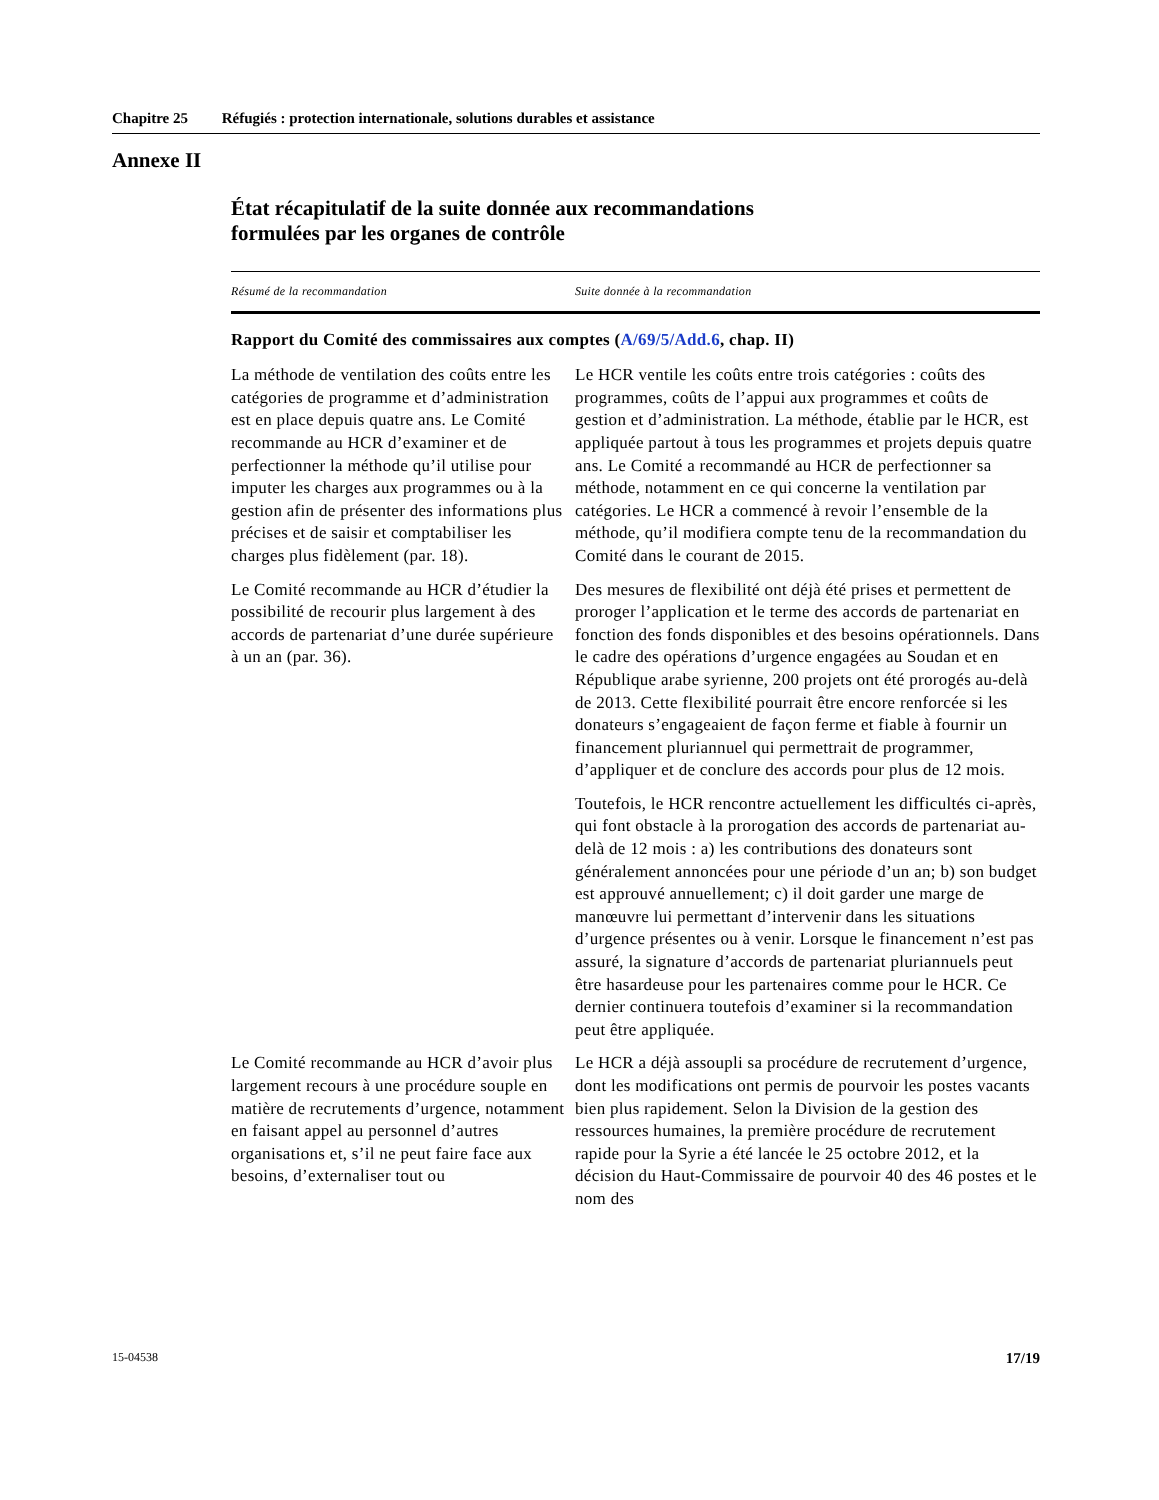Chapitre 25 Réfugiés : protection internationale, solutions durables et assistance
Annexe II
État récapitulatif de la suite donnée aux recommandations
formulées par les organes de contrôle
| Résumé de la recommandation | Suite donnée à la recommandation |
| --- | --- |
| Rapport du Comité des commissaires aux comptes ( A/69/5/Add.6 , chap. II) | |
| La méthode de ventilation des coûts entre les catégories de programme et d’administration est en place depuis quatre ans. Le Comité recommande au HCR d’examiner et de perfectionner la méthode qu’il utilise pour imputer les charges aux programmes ou à la gestion afin de présenter des informations plus précises et de saisir et comptabiliser les charges plus fidèlement (par. 18). | Le HCR ventile les coûts entre trois catégories : coûts des programmes, coûts de l’appui aux programmes et coûts de gestion et d’administration. La méthode, établie par le HCR, est appliquée partout à tous les programmes et projets depuis quatre ans. Le Comité a recommandé au HCR de perfectionner sa méthode, notamment en ce qui concerne la ventilation par catégories. Le HCR a commencé à revoir l’ensemble de la méthode, qu’il modifiera compte tenu de la recommandation du Comité dans le courant de 2015. |
| Le Comité recommande au HCR d’étudier la possibilité de recourir plus largement à des accords de partenariat d’une durée supérieure à un an (par. 36). | Des mesures de flexibilité ont déjà été prises et permettent de proroger l’application et le terme des accords de partenariat en fonction des fonds disponibles et des besoins opérationnels. Dans le cadre des opérations d’urgence engagées au Soudan et en République arabe syrienne, 200 projets ont été prorogés au-delà de 2013. Cette flexibilité pourrait être encore renforcée si les donateurs s’engageaient de façon ferme et fiable à fournir un financement pluriannuel qui permettrait de programmer, d’appliquer et de conclure des accords pour plus de 12 mois. Toutefois, le HCR rencontre actuellement les difficultés ci-après, qui font obstacle à la prorogation des accords de partenariat au-delà de 12 mois : a) les contributions des donateurs sont généralement annoncées pour une période d’un an; b) son budget est approuvé annuellement; c) il doit garder une marge de manœuvre lui permettant d’intervenir dans les situations d’urgence présentes ou à venir. Lorsque le financement n’est pas assuré, la signature d’accords de partenariat pluriannuels peut être hasardeuse pour les partenaires comme pour le HCR. Ce dernier continuera toutefois d’examiner si la recommandation peut être appliquée. |
| Le Comité recommande au HCR d’avoir plus largement recours à une procédure souple en matière de recrutements d’urgence, notamment en faisant appel au personnel d’autres organisations et, s’il ne peut faire face aux besoins, d’externaliser tout ou | Le HCR a déjà assoupli sa procédure de recrutement d’urgence, dont les modifications ont permis de pourvoir les postes vacants bien plus rapidement. Selon la Division de la gestion des ressources humaines, la première procédure de recrutement rapide pour la Syrie a été lancée le 25 octobre 2012, et la décision du Haut-Commissaire de pourvoir 40 des 46 postes et le nom des |
15-04538 17/19